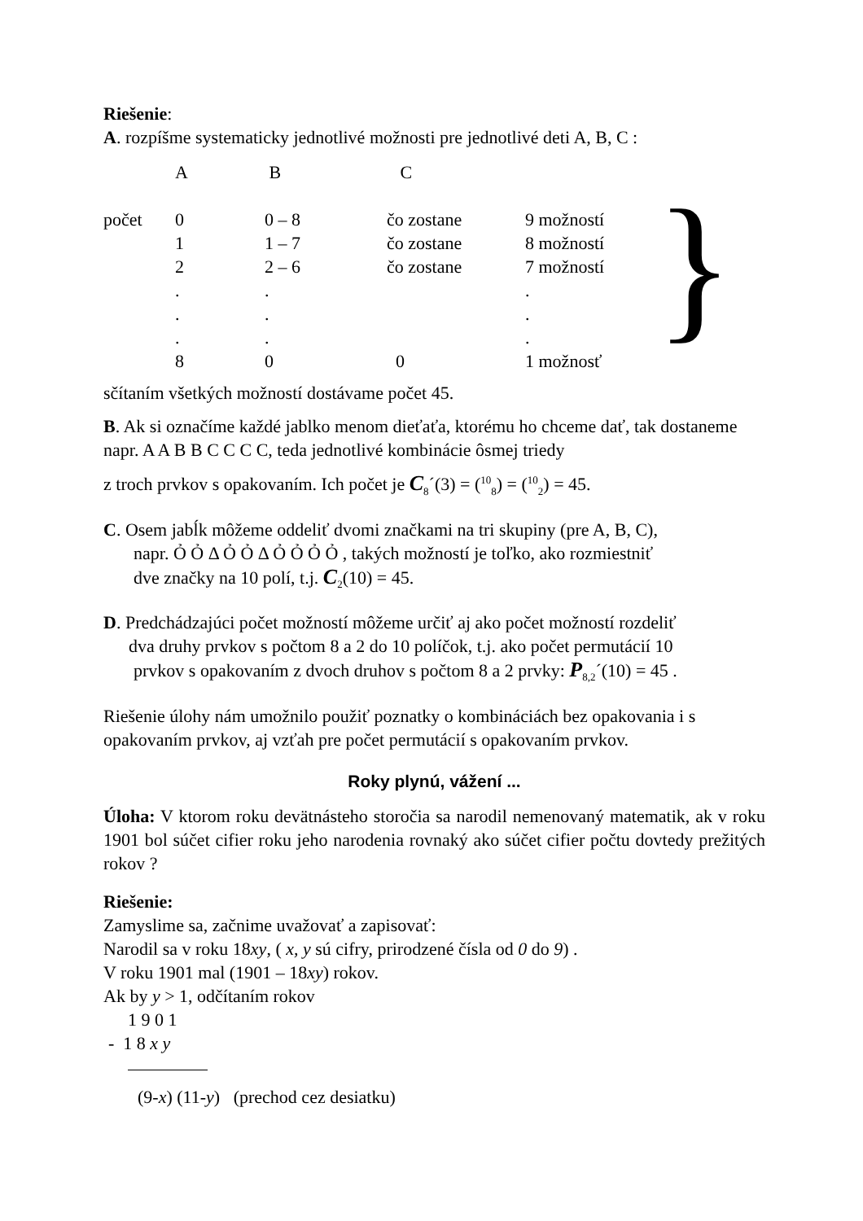Riešenie:
A. rozpíšme systematicky jednotlivé možnosti pre jednotlivé deti A, B, C :
| | A | B | C | | } |
| počet | 0 | 0 – 8 | čo zostane | 9 možností | |
| | 1 | 1 – 7 | čo zostane | 8 možností | |
| | 2 | 2 – 6 | čo zostane | 7 možností | |
| | . | . | | . | |
| | . | . | | . | |
| | . | . | | . | |
| | 8 | 0 | 0 | 1 možnosť | |
sčítaním všetkých možností dostávame počet 45.
B. Ak si označíme každé jablko menom dieťaťa, ktorému ho chceme dať, tak dostaneme napr. A A B B C C C C, teda jednotlivé kombinácie ôsmej triedy
z troch prvkov s opakovaním. Ich počet je C<sub>8</sub>´(3) = (<sup>10</sup><sub>8</sub>) = (<sup>10</sup><sub>2</sub>) = 45.
C. Osem jabĺk môžeme oddeliť dvomi značkami na tri skupiny (pre A, B, C),
napr. Ỏ Ỏ Δ Ỏ Ỏ Δ Ỏ Ỏ Ỏ Ỏ , takých možností je toľko, ako rozmiestniť
dve značky na 10 polí, t.j. C<sub>2</sub>(10) = 45.
D. Predchádzajúci počet možností môžeme určiť aj ako počet možností rozdeliť
dva druhy prvkov s počtom 8 a 2 do 10 políčok, t.j. ako počet permutácií 10
prvkov s opakovaním z dvoch druhov s počtom 8 a 2 prvky: P<sub>8,2</sub>´(10) = 45 .
Riešenie úlohy nám umožnilo použiť poznatky o kombináciách bez opakovania i s opakovaním prvkov, aj vzťah pre počet permutácií s opakovaním prvkov.
Roky plynú, vážení ...
Úloha: V ktorom roku devätnásteho storočia sa narodil nemenovaný matematik, ak v roku 1901 bol súčet cifier roku jeho narodenia rovnaký ako súčet cifier počtu dovtedy prežitých rokov ?
Riešenie:
Zamyslime sa, začnime uvažovať a zapisovať:
Narodil sa v roku 18xy, ( x, y sú cifry, prirodzené čísla od 0 do 9) .
V roku 1901 mal (1901 – 18xy) rokov.
Ak by y > 1, odčítaním rokov
1 9 0 1
- 1 8 x y
(9-x) (11-y) (prechod cez desiatku)